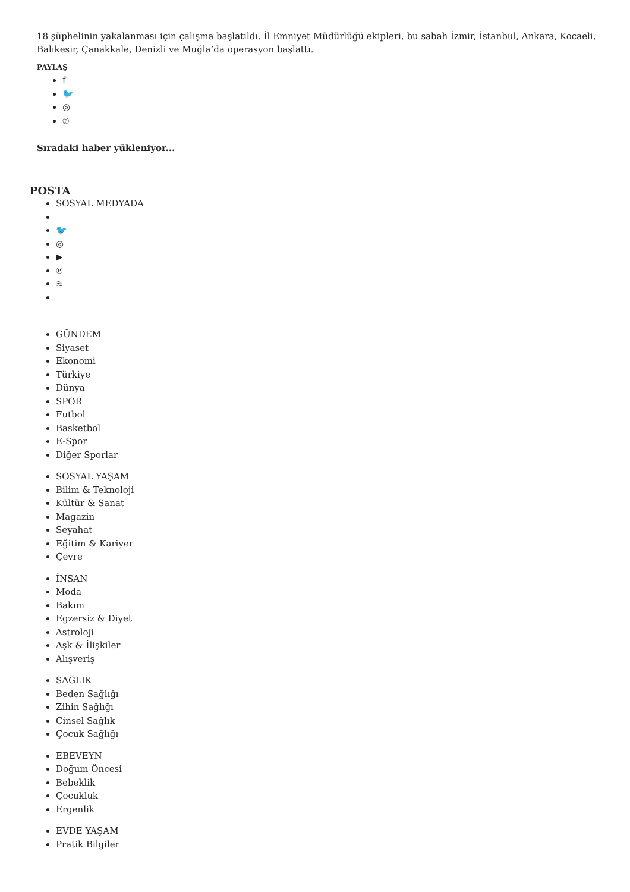18 şüphelinin yakalanması için çalışma başlatıldı. İl Emniyet Müdürlüğü ekipleri, bu sabah İzmir, İstanbul, Ankara, Kocaeli, Balıkesir, Çanakkale, Denizli ve Muğla’da operasyon başlattı.
PAYLAŞ
f
🐦
◎
℗
Sıradaki haber yükleniyor...
POSTA
SOSYAL MEDYADA
🐦
◎
▶
℗
≋
GÜNDEM
Siyaset
Ekonomi
Türkiye
Dünya
SPOR
Futbol
Basketbol
E-Spor
Diğer Sporlar
SOSYAL YAŞAM
Bilim & Teknoloji
Kültür & Sanat
Magazin
Seyahat
Eğitim & Kariyer
Çevre
İNSAN
Moda
Bakım
Egzersiz & Diyet
Astroloji
Aşk & İlişkiler
Alışveriş
SAĞLIK
Beden Sağlığı
Zihin Sağlığı
Cinsel Sağlık
Çocuk Sağlığı
EBEVEYN
Doğum Öncesi
Bebeklik
Çocukluk
Ergenlik
EVDE YAŞAM
Pratik Bilgiler